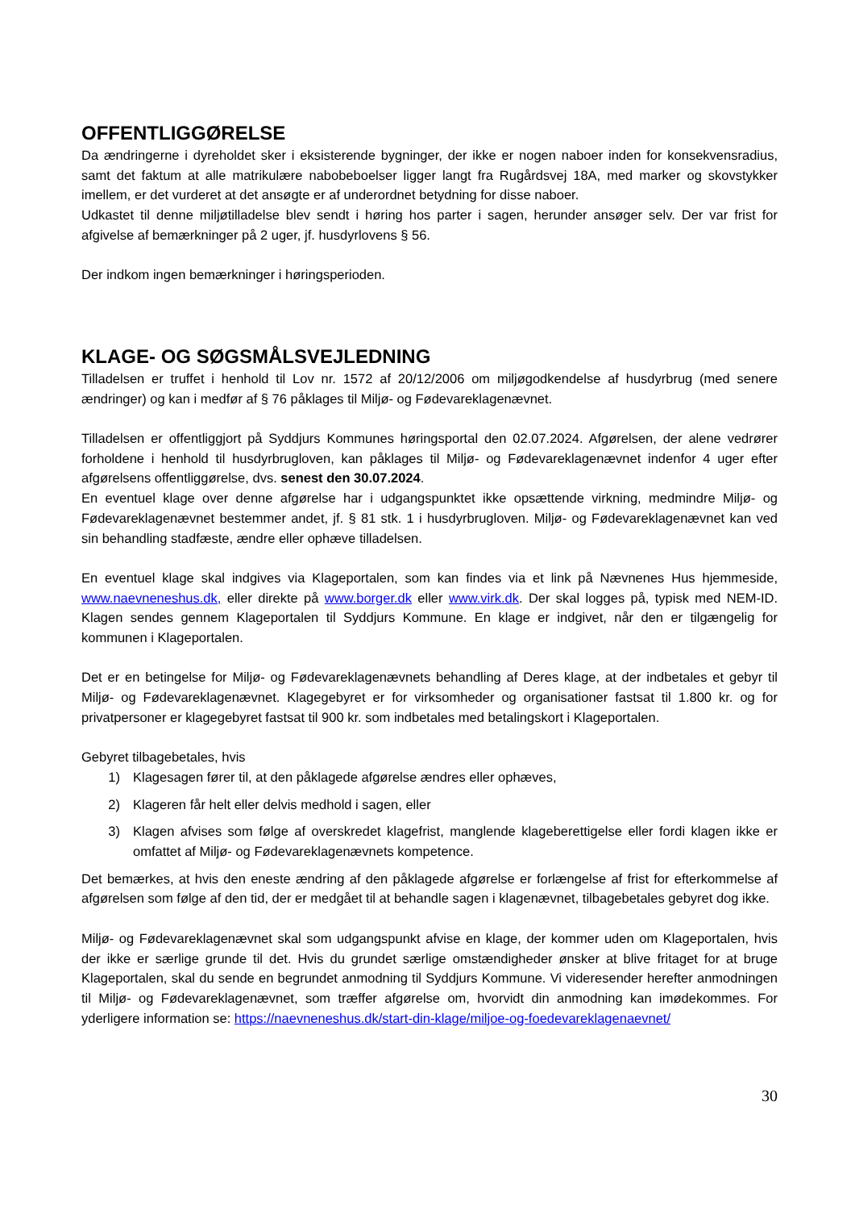OFFENTLIGGØRELSE
Da ændringerne i dyreholdet sker i eksisterende bygninger, der ikke er nogen naboer inden for konsekvensradius, samt det faktum at alle matrikulære nabobeboelser ligger langt fra Rugårdsvej 18A, med marker og skovstykker imellem, er det vurderet at det ansøgte er af underordnet betydning for disse naboer.
Udkastet til denne miljøtilladelse blev sendt i høring hos parter i sagen, herunder ansøger selv. Der var frist for afgivelse af bemærkninger på 2 uger, jf. husdyrlovens § 56.
Der indkom ingen bemærkninger i høringsperioden.
KLAGE- OG SØGSMÅLSVEJLEDNING
Tilladelsen er truffet i henhold til Lov nr. 1572 af 20/12/2006 om miljøgodkendelse af husdyrbrug (med senere ændringer) og kan i medfør af § 76 påklages til Miljø- og Fødevareklagenævnet.
Tilladelsen er offentliggjort på Syddjurs Kommunes høringsportal den 02.07.2024. Afgørelsen, der alene vedrører forholdene i henhold til husdyrbrugloven, kan påklages til Miljø- og Fødevareklagenævnet indenfor 4 uger efter afgørelsens offentliggørelse, dvs. senest den 30.07.2024.
En eventuel klage over denne afgørelse har i udgangspunktet ikke opsættende virkning, medmindre Miljø- og Fødevareklagenævnet bestemmer andet, jf. § 81 stk. 1 i husdyrbrugloven. Miljø- og Fødevareklagenævnet kan ved sin behandling stadfæste, ændre eller ophæve tilladelsen.
En eventuel klage skal indgives via Klageportalen, som kan findes via et link på Nævnenes Hus hjemmeside, www.naevneneshus.dk, eller direkte på www.borger.dk eller www.virk.dk. Der skal logges på, typisk med NEM-ID. Klagen sendes gennem Klageportalen til Syddjurs Kommune. En klage er indgivet, når den er tilgængelig for kommunen i Klageportalen.
Det er en betingelse for Miljø- og Fødevareklagenævnets behandling af Deres klage, at der indbetales et gebyr til Miljø- og Fødevareklagenævnet. Klagegebyret er for virksomheder og organisationer fastsat til 1.800 kr. og for privatpersoner er klagegebyret fastsat til 900 kr. som indbetales med betalingskort i Klageportalen.
Gebyret tilbagebetales, hvis
1) Klagesagen fører til, at den påklagede afgørelse ændres eller ophæves,
2) Klageren får helt eller delvis medhold i sagen, eller
3) Klagen afvises som følge af overskredet klagefrist, manglende klageberettigelse eller fordi klagen ikke er omfattet af Miljø- og Fødevareklagenævnets kompetence.
Det bemærkes, at hvis den eneste ændring af den påklagede afgørelse er forlængelse af frist for efterkommelse af afgørelsen som følge af den tid, der er medgået til at behandle sagen i klagenævnet, tilbagebetales gebyret dog ikke.
Miljø- og Fødevareklagenævnet skal som udgangspunkt afvise en klage, der kommer uden om Klageportalen, hvis der ikke er særlige grunde til det. Hvis du grundet særlige omstændigheder ønsker at blive fritaget for at bruge Klageportalen, skal du sende en begrundet anmodning til Syddjurs Kommune. Vi videresender herefter anmodningen til Miljø- og Fødevareklagenævnet, som træffer afgørelse om, hvorvidt din anmodning kan imødekommes. For yderligere information se: https://naevneneshus.dk/start-din-klage/miljoe-og-foedevareklagenaevnet/
30